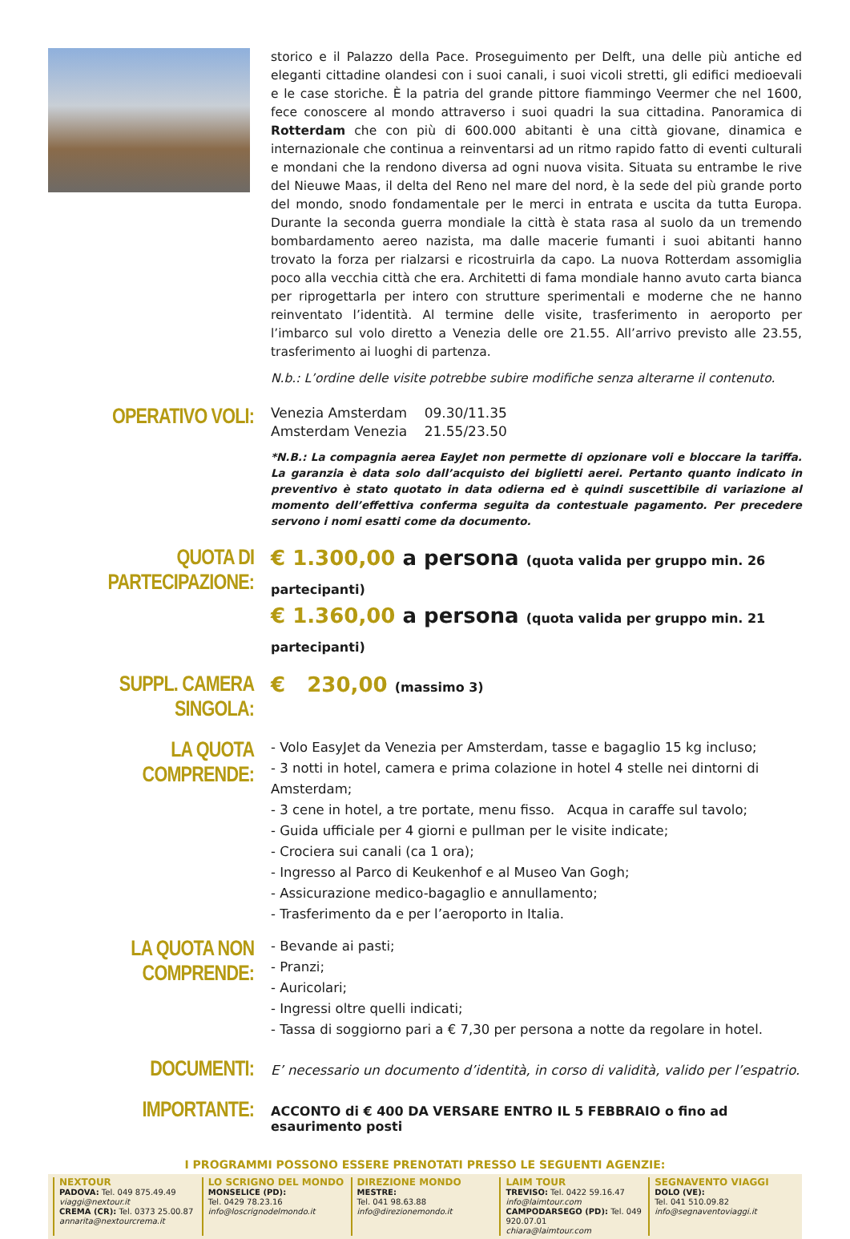storico e il Palazzo della Pace. Proseguimento per Delft, una delle più antiche ed eleganti cittadine olandesi con i suoi canali, i suoi vicoli stretti, gli edifici medioevali e le case storiche. È la patria del grande pittore fiammingo Veermer che nel 1600, fece conoscere al mondo attraverso i suoi quadri la sua cittadina. Panoramica di Rotterdam che con più di 600.000 abitanti è una città giovane, dinamica e internazionale che continua a reinventarsi ad un ritmo rapido fatto di eventi culturali e mondani che la rendono diversa ad ogni nuova visita. Situata su entrambe le rive del Nieuwe Maas, il delta del Reno nel mare del nord, è la sede del più grande porto del mondo, snodo fondamentale per le merci in entrata e uscita da tutta Europa. Durante la seconda guerra mondiale la città è stata rasa al suolo da un tremendo bombardamento aereo nazista, ma dalle macerie fumanti i suoi abitanti hanno trovato la forza per rialzarsi e ricostruirla da capo. La nuova Rotterdam assomiglia poco alla vecchia città che era. Architetti di fama mondiale hanno avuto carta bianca per riprogettarla per intero con strutture sperimentali e moderne che ne hanno reinventato l’identità. Al termine delle visite, trasferimento in aeroporto per l’imbarco sul volo diretto a Venezia delle ore 21.55. All’arrivo previsto alle 23.55, trasferimento ai luoghi di partenza.
N.b.: L’ordine delle visite potrebbe subire modifiche senza alterarne il contenuto.
OPERATIVO VOLI:
Venezia Amsterdam 09.30/11.35
Amsterdam Venezia 21.55/23.50
*N.B.: La compagnia aerea EayJet non permette di opzionare voli e bloccare la tariffa. La garanzia è data solo dall’acquisto dei biglietti aerei. Pertanto quanto indicato in preventivo è stato quotato in data odierna ed è quindi suscettibile di variazione al momento dell’effettiva conferma seguita da contestuale pagamento. Per precedere servono i nomi esatti come da documento.
QUOTA DI PARTECIPAZIONE:
€ 1.300,00 a persona (quota valida per gruppo min. 26 partecipanti)
€ 1.360,00 a persona (quota valida per gruppo min. 21 partecipanti)
SUPPL. CAMERA SINGOLA:
€ 230,00 (massimo 3)
LA QUOTA COMPRENDE:
- Volo EasyJet da Venezia per Amsterdam, tasse e bagaglio 15 kg incluso;
- 3 notti in hotel, camera e prima colazione in hotel 4 stelle nei dintorni di Amsterdam;
- 3 cene in hotel, a tre portate, menu fisso. Acqua in caraffe sul tavolo;
- Guida ufficiale per 4 giorni e pullman per le visite indicate;
- Crociera sui canali (ca 1 ora);
- Ingresso al Parco di Keukenhof e al Museo Van Gogh;
- Assicurazione medico-bagaglio e annullamento;
- Trasferimento da e per l’aeroporto in Italia.
LA QUOTA NON COMPRENDE:
- Bevande ai pasti;
- Pranzi;
- Auricolari;
- Ingressi oltre quelli indicati;
- Tassa di soggiorno pari a € 7,30 per persona a notte da regolare in hotel.
DOCUMENTI:
E’ necessario un documento d’identità, in corso di validità, valido per l’espatrio.
IMPORTANTE:
ACCONTO di € 400 DA VERSARE ENTRO IL 5 FEBBRAIO o fino ad esaurimento posti
I PROGRAMMI POSSONO ESSERE PRENOTATI PRESSO LE SEGUENTI AGENZIE:
NEXTOUR
PADOVA: Tel. 049 875.49.49
viaggi@nextour.it
CREMA (CR): Tel. 0373 25.00.87
annarita@nextourcrema.it
LO SCRIGNO DEL MONDO
MONSELICE (PD):
Tel. 0429 78.23.16
info@loscrignodelmondo.it
DIREZIONE MONDO
MESTRE:
Tel. 041 98.63.88
info@direzionemondo.it
LAIM TOUR
TREVISO: Tel. 0422 59.16.47
info@laimtour.com
CAMPODARSEGO (PD): Tel. 049 920.07.01
chiara@laimtour.com
SEGNAVENTO VIAGGI
DOLO (VE):
Tel. 041 510.09.82
info@segnaventoviaggi.it